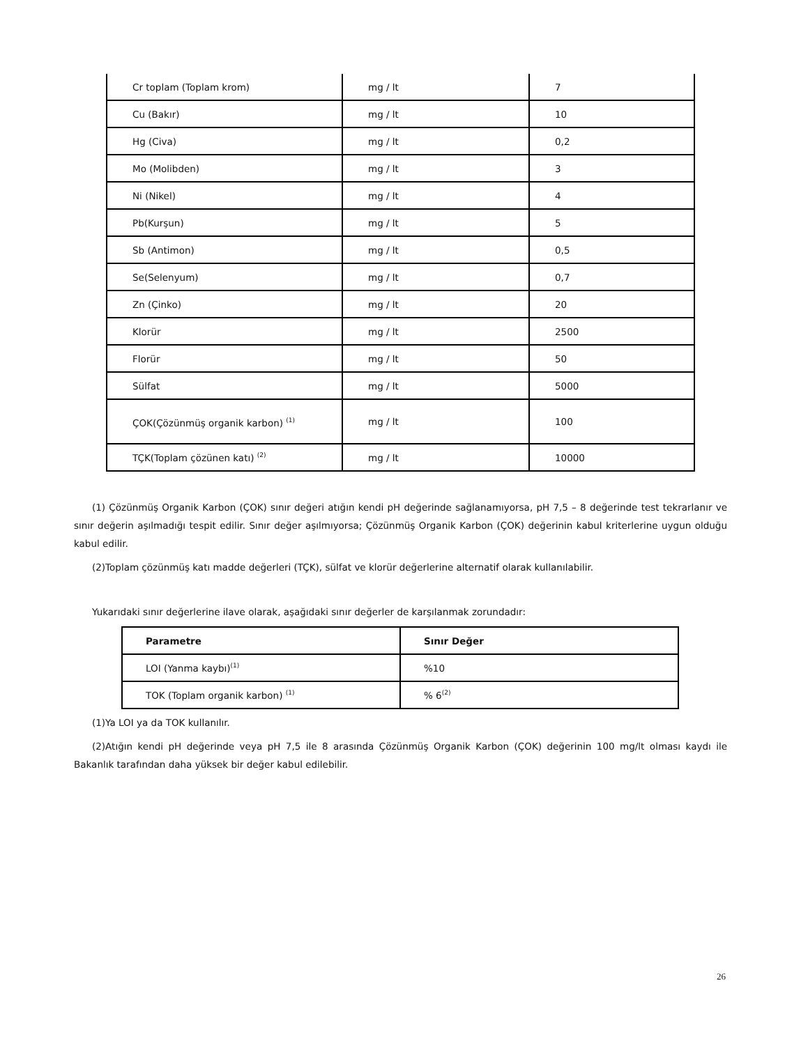| Cr toplam (Toplam krom) | mg / lt | 7 |
| Cu (Bakır) | mg / lt | 10 |
| Hg (Civa) | mg / lt | 0,2 |
| Mo (Molibden) | mg / lt | 3 |
| Ni (Nikel) | mg / lt | 4 |
| Pb(Kurşun) | mg / lt | 5 |
| Sb (Antimon) | mg / lt | 0,5 |
| Se(Selenyum) | mg / lt | 0,7 |
| Zn (Çinko) | mg / lt | 20 |
| Klorür | mg / lt | 2500 |
| Florür | mg / lt | 50 |
| Sülfat | mg / lt | 5000 |
| ÇOK(Çözünmüş organik karbon) <sup>(1)</sup> | mg / lt | 100 |
| TÇK(Toplam çözünen katı) <sup>(2)</sup> | mg / lt | 10000 |
(1) Çözünmüş Organik Karbon (ÇOK) sınır değeri atığın kendi pH değerinde sağlanamıyorsa, pH 7,5 – 8 değerinde test tekrarlanır ve sınır değerin aşılmadığı tespit edilir. Sınır değer aşılmıyorsa; Çözünmüş Organik Karbon (ÇOK) değerinin kabul kriterlerine uygun olduğu kabul edilir.
(2)Toplam çözünmüş katı madde değerleri (TÇK), sülfat ve klorür değerlerine alternatif olarak kullanılabilir.
Yukarıdaki sınır değerlerine ilave olarak, aşağıdaki sınır değerler de karşılanmak zorundadır:
| Parametre | Sınır Değer |
| --- | --- |
| LOI (Yanma kaybı)<sup>(1)</sup> | %10 |
| TOK (Toplam organik karbon) <sup>(1)</sup> | % 6<sup>(2)</sup> |
(1)Ya LOI ya da TOK kullanılır.
(2)Atığın kendi pH değerinde veya pH 7,5 ile 8 arasında Çözünmüş Organik Karbon (ÇOK) değerinin 100 mg/lt olması kaydı ile Bakanlık tarafından daha yüksek bir değer kabul edilebilir.
26